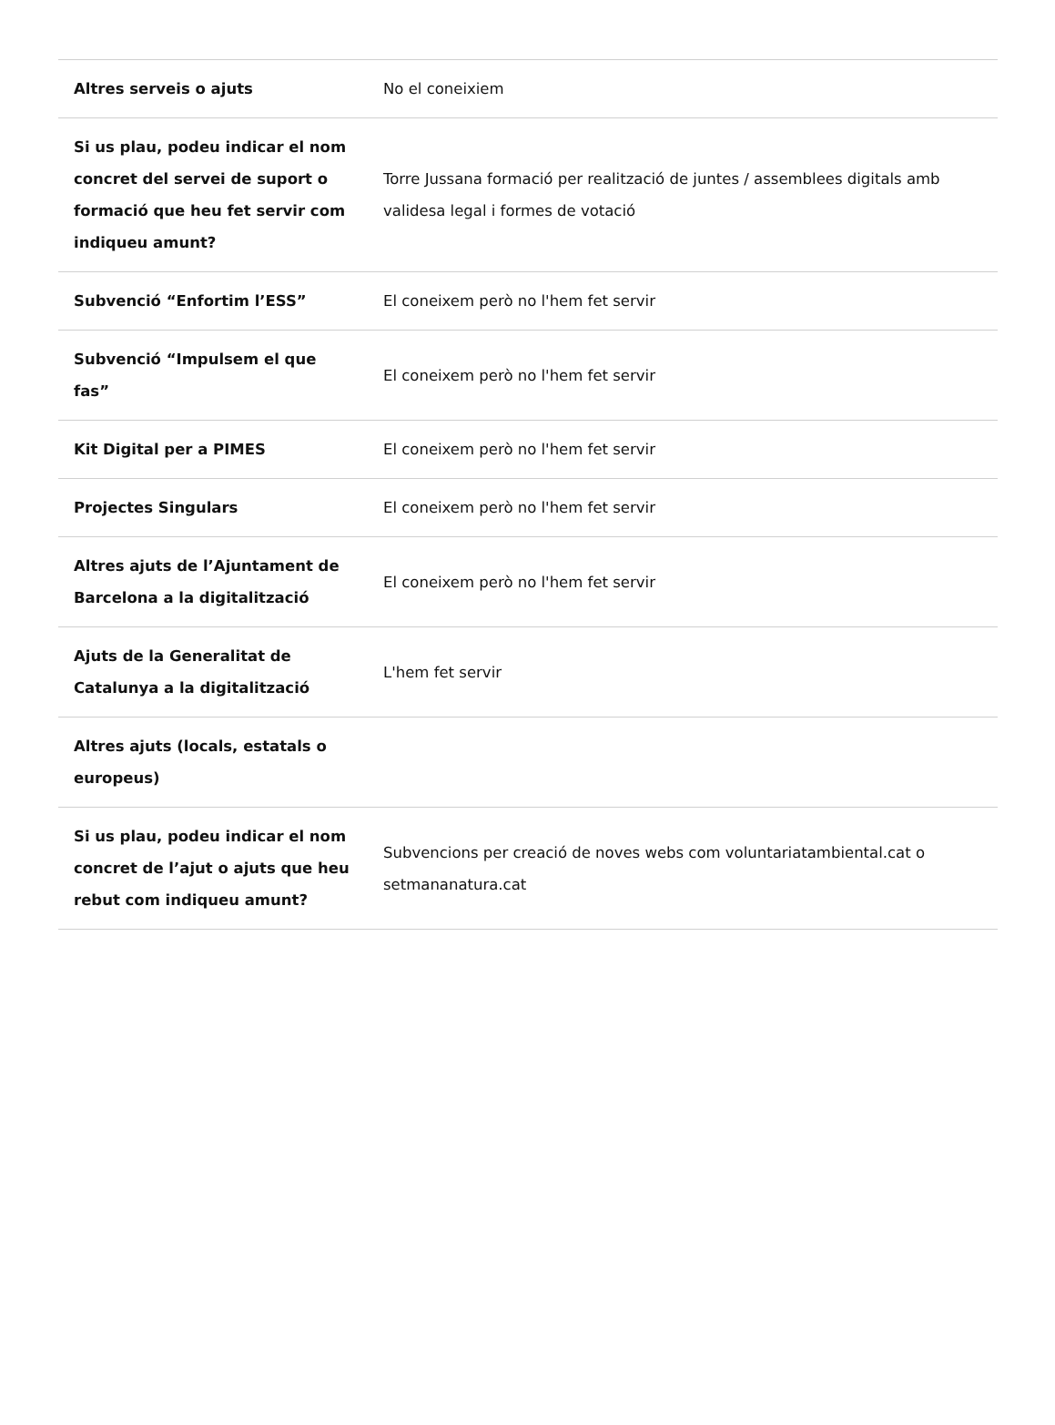| Altres serveis o ajuts | No el coneixiem |
| Si us plau, podeu indicar el nom concret del servei de suport o formació que heu fet servir com indiqueu amunt? | Torre Jussana formació per realització de juntes / assemblees digitals amb validesa legal i formes de votació |
| Subvenció “Enfortim l’ESS” | El coneixem però no l'hem fet servir |
| Subvenció “Impulsem el que fas” | El coneixem però no l'hem fet servir |
| Kit Digital per a PIMES | El coneixem però no l'hem fet servir |
| Projectes Singulars | El coneixem però no l'hem fet servir |
| Altres ajuts de l’Ajuntament de Barcelona a la digitalització | El coneixem però no l'hem fet servir |
| Ajuts de la Generalitat de Catalunya a la digitalització | L'hem fet servir |
| Altres ajuts (locals, estatals o europeus) | |
| Si us plau, podeu indicar el nom concret de l’ajut o ajuts que heu rebut com indiqueu amunt? | Subvencions per creació de noves webs com voluntariatambiental.cat o setmananatura.cat |